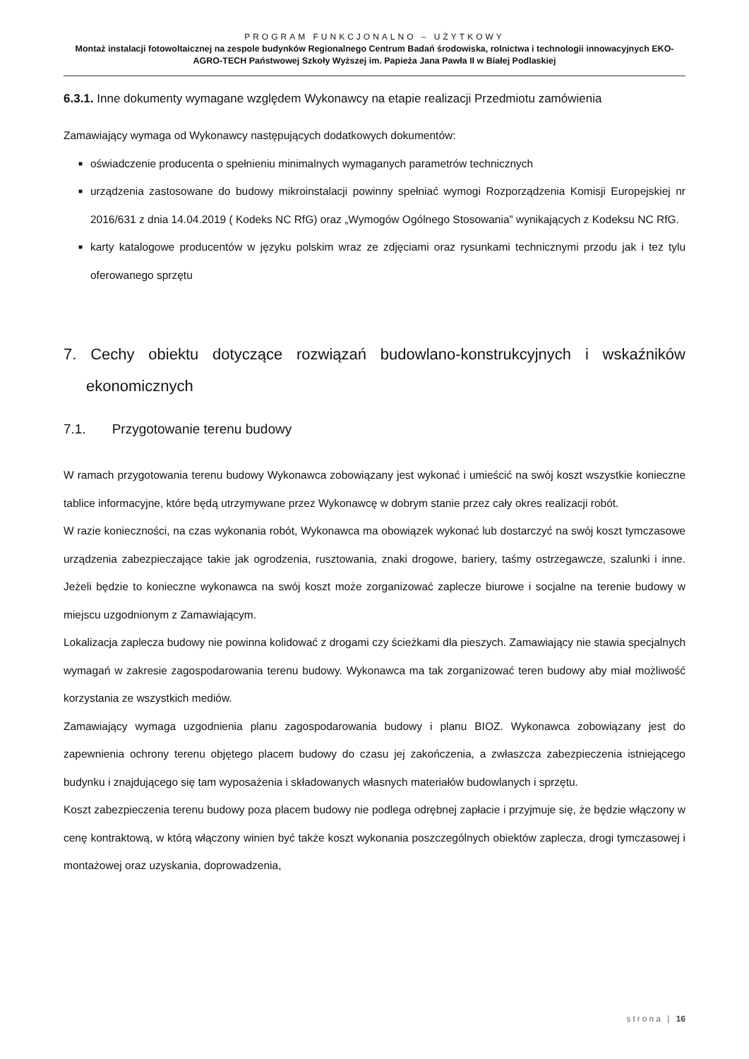PROGRAM FUNKCJONALNO – UŻYTKOWY
Montaż instalacji fotowoltaicznej na zespole budynków Regionalnego Centrum Badań środowiska, rolnictwa i technologii innowacyjnych EKO-AGRO-TECH Państwowej Szkoły Wyższej im. Papieża Jana Pawła II w Białej Podlaskiej
6.3.1. Inne dokumenty wymagane względem Wykonawcy na etapie realizacji Przedmiotu zamówienia
Zamawiający wymaga od Wykonawcy następujących dodatkowych dokumentów:
■ oświadczenie producenta o spełnieniu minimalnych wymaganych parametrów technicznych
■ urządzenia zastosowane do budowy mikroinstalacji powinny spełniać wymogi Rozporządzenia Komisji Europejskiej nr 2016/631 z dnia 14.04.2019 ( Kodeks NC RfG) oraz „Wymogów Ogólnego Stosowania” wynikających z Kodeksu NC RfG.
■ karty katalogowe producentów w języku polskim wraz ze zdjęciami oraz rysunkami technicznymi przodu jak i tez tylu oferowanego sprzętu
7. Cechy obiektu dotyczące rozwiązań budowlano-konstrukcyjnych i wskaźników ekonomicznych
7.1. Przygotowanie terenu budowy
W ramach przygotowania terenu budowy Wykonawca zobowiązany jest wykonać i umieścić na swój koszt wszystkie konieczne tablice informacyjne, które będą utrzymywane przez Wykonawcę w dobrym stanie przez cały okres realizacji robót.
W razie konieczności, na czas wykonania robót, Wykonawca ma obowiązek wykonać lub dostarczyć na swój koszt tymczasowe urządzenia zabezpieczające takie jak ogrodzenia, rusztowania, znaki drogowe, bariery, taśmy ostrzegawcze, szalunki i inne. Jeżeli będzie to konieczne wykonawca na swój koszt może zorganizować zaplecze biurowe i socjalne na terenie budowy w miejscu uzgodnionym z Zamawiającym.
Lokalizacja zaplecza budowy nie powinna kolidować z drogami czy ścieżkami dla pieszych. Zamawiający nie stawia specjalnych wymagań w zakresie zagospodarowania terenu budowy. Wykonawca ma tak zorganizować teren budowy aby miał możliwość korzystania ze wszystkich mediów.
Zamawiający wymaga uzgodnienia planu zagospodarowania budowy i planu BIOZ. Wykonawca zobowiązany jest do zapewnienia ochrony terenu objętego placem budowy do czasu jej zakończenia, a zwłaszcza zabezpieczenia istniejącego budynku i znajdującego się tam wyposażenia i składowanych własnych materiałów budowlanych i sprzętu.
Koszt zabezpieczenia terenu budowy poza placem budowy nie podlega odrębnej zapłacie i przyjmuje się, że będzie włączony w cenę kontraktową, w którą włączony winien być także koszt wykonania poszczególnych obiektów zaplecza, drogi tymczasowej i montażowej oraz uzyskania, doprowadzenia,
strona | 16